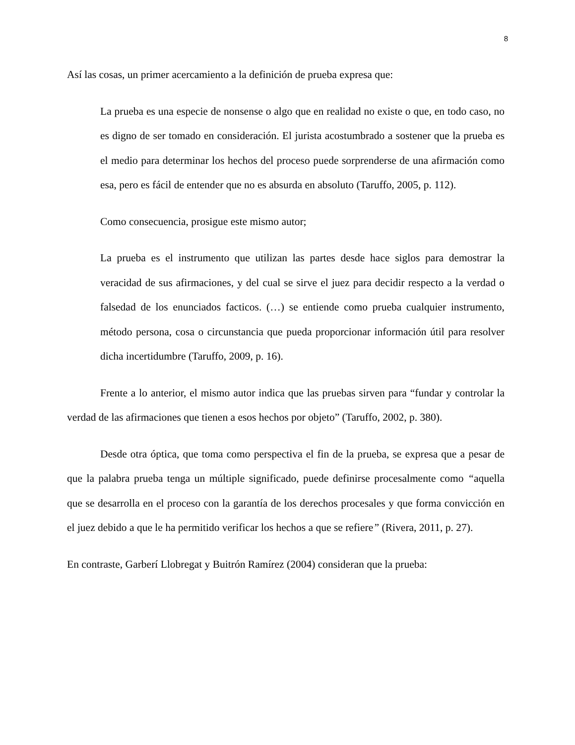8
Así las cosas, un primer acercamiento a la definición de prueba expresa que:
La prueba es una especie de nonsense o algo que en realidad no existe o que, en todo caso, no es digno de ser tomado en consideración. El jurista acostumbrado a sostener que la prueba es el medio para determinar los hechos del proceso puede sorprenderse de una afirmación como esa, pero es fácil de entender que no es absurda en absoluto (Taruffo, 2005, p. 112).
Como consecuencia, prosigue este mismo autor;
La prueba es el instrumento que utilizan las partes desde hace siglos para demostrar la veracidad de sus afirmaciones, y del cual se sirve el juez para decidir respecto a la verdad o falsedad de los enunciados facticos. (…) se entiende como prueba cualquier instrumento, método persona, cosa o circunstancia que pueda proporcionar información útil para resolver dicha incertidumbre (Taruffo, 2009, p. 16).
Frente a lo anterior, el mismo autor indica que las pruebas sirven para “fundar y controlar la verdad de las afirmaciones que tienen a esos hechos por objeto” (Taruffo, 2002, p. 380).
Desde otra óptica, que toma como perspectiva el fin de la prueba, se expresa que a pesar de que la palabra prueba tenga un múltiple significado, puede definirse procesalmente como “aquella que se desarrolla en el proceso con la garantía de los derechos procesales y que forma convicción en el juez debido a que le ha permitido verificar los hechos a que se refiere” (Rivera, 2011, p. 27).
En contraste, Garberí Llobregat y Buitrón Ramírez (2004) consideran que la prueba: